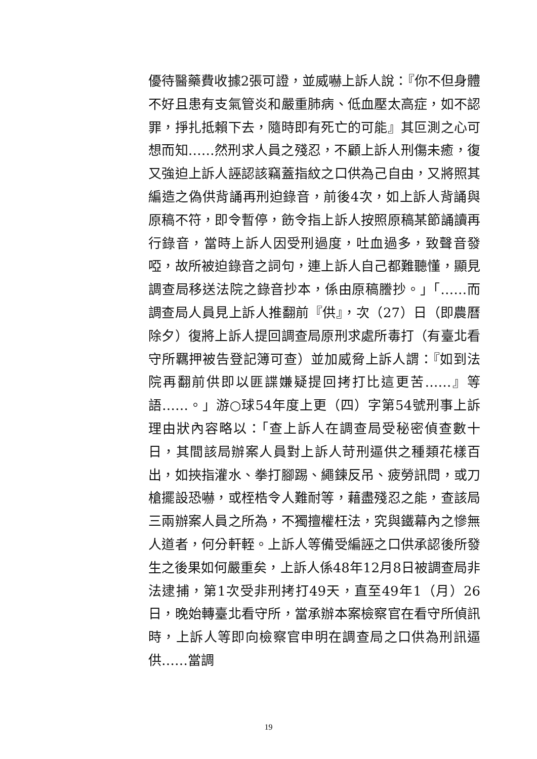優待醫藥費收據2張可證，並威嚇上訴人說：『你不但身體不好且患有支氣管炎和嚴重肺病、低血壓太高症，如不認罪，掙扎抵賴下去，隨時即有死亡的可能』其叵測之心可想而知……然刑求人員之殘忍，不顧上訴人刑傷未癒，復又強迫上訴人誣認該竊蓋指紋之口供為己自由，又將照其編造之偽供背誦再刑迫錄音，前後4次，如上訴人背誦與原稿不符，即令暫停，飭令指上訴人按照原稿某節誦讀再行錄音，當時上訴人因受刑過度，吐血過多，致聲音發啞，故所被迫錄音之詞句，連上訴人自己都難聽懂，顯見調查局移送法院之錄音抄本，係由原稿謄抄。」「……而調查局人員見上訴人推翻前『供』，次（27）日（即農曆除夕）復將上訴人提回調查局原刑求處所毒打（有臺北看守所羈押被告登記簿可查）並加威脅上訴人謂：『如到法院再翻前供即以匪諜嫌疑提回拷打比這更苦……』等語……。」游○球54年度上更（四）字第54號刑事上訴理由狀內容略以：「查上訴人在調查局受秘密偵查數十日，其間該局辦案人員對上訴人苛刑逼供之種類花樣百出，如挾指灌水、拳打腳踢、繩鍊反吊、疲勞訊問，或刀槍擺設恐嚇，或桎梏令人難耐等，藉盡殘忍之能，查該局三兩辦案人員之所為，不獨擅權枉法，究與鐵幕內之慘無人道者，何分軒輊。上訴人等備受編誣之口供承認後所發生之後果如何嚴重矣，上訴人係48年12月8日被調查局非法逮捕，第1次受非刑拷打49天，直至49年1（月）26日，晚始轉臺北看守所，當承辦本案檢察官在看守所偵訊時，上訴人等即向檢察官申明在調查局之口供為刑訊逼供……當調
19